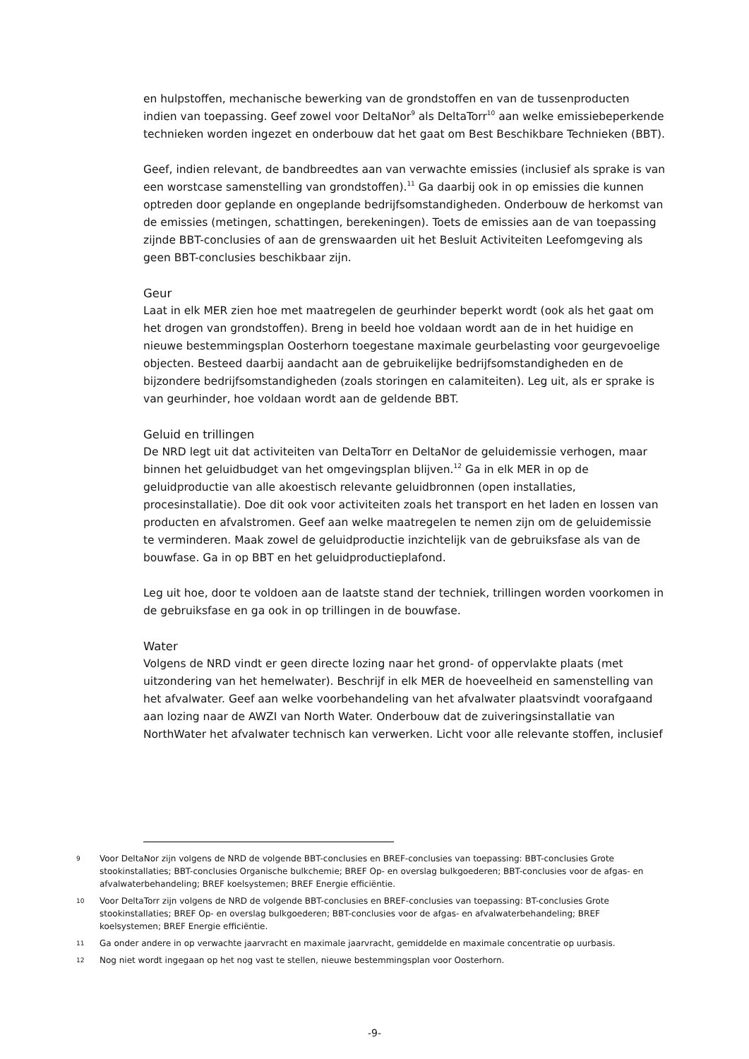en hulpstoffen, mechanische bewerking van de grondstoffen en van de tussenproducten indien van toepassing. Geef zowel voor DeltaNor<sup>9</sup> als DeltaTorr<sup>10</sup> aan welke emissiebeperkende technieken worden ingezet en onderbouw dat het gaat om Best Beschikbare Technieken (BBT).
Geef, indien relevant, de bandbreedtes aan van verwachte emissies (inclusief als sprake is van een worstcase samenstelling van grondstoffen).<sup>11</sup> Ga daarbij ook in op emissies die kunnen optreden door geplande en ongeplande bedrijfsomstandigheden. Onderbouw de herkomst van de emissies (metingen, schattingen, berekeningen). Toets de emissies aan de van toepassing zijnde BBT-conclusies of aan de grenswaarden uit het Besluit Activiteiten Leefomgeving als geen BBT-conclusies beschikbaar zijn.
Geur
Laat in elk MER zien hoe met maatregelen de geurhinder beperkt wordt (ook als het gaat om het drogen van grondstoffen). Breng in beeld hoe voldaan wordt aan de in het huidige en nieuwe bestemmingsplan Oosterhorn toegestane maximale geurbelasting voor geurgevoelige objecten. Besteed daarbij aandacht aan de gebruikelijke bedrijfsomstandigheden en de bijzondere bedrijfsomstandigheden (zoals storingen en calamiteiten). Leg uit, als er sprake is van geurhinder, hoe voldaan wordt aan de geldende BBT.
Geluid en trillingen
De NRD legt uit dat activiteiten van DeltaTorr en DeltaNor de geluidemissie verhogen, maar binnen het geluidbudget van het omgevingsplan blijven.<sup>12</sup> Ga in elk MER in op de geluidproductie van alle akoestisch relevante geluidbronnen (open installaties, procesinstallatie). Doe dit ook voor activiteiten zoals het transport en het laden en lossen van producten en afvalstromen. Geef aan welke maatregelen te nemen zijn om de geluidemissie te verminderen. Maak zowel de geluidproductie inzichtelijk van de gebruiksfase als van de bouwfase. Ga in op BBT en het geluidproductieplafond.
Leg uit hoe, door te voldoen aan de laatste stand der techniek, trillingen worden voorkomen in de gebruiksfase en ga ook in op trillingen in de bouwfase.
Water
Volgens de NRD vindt er geen directe lozing naar het grond- of oppervlakte plaats (met uitzondering van het hemelwater). Beschrijf in elk MER de hoeveelheid en samenstelling van het afvalwater. Geef aan welke voorbehandeling van het afvalwater plaatsvindt voorafgaand aan lozing naar de AWZI van North Water. Onderbouw dat de zuiveringsinstallatie van NorthWater het afvalwater technisch kan verwerken. Licht voor alle relevante stoffen, inclusief
9 Voor DeltaNor zijn volgens de NRD de volgende BBT-conclusies en BREF-conclusies van toepassing: BBT-conclusies Grote stookinstallaties; BBT-conclusies Organische bulkchemie; BREF Op- en overslag bulkgoederen; BBT-conclusies voor de afgas- en afvalwaterbehandeling; BREF koelsystemen; BREF Energie efficiëntie.
10 Voor DeltaTorr zijn volgens de NRD de volgende BBT-conclusies en BREF-conclusies van toepassing: BT-conclusies Grote stookinstallaties; BREF Op- en overslag bulkgoederen; BBT-conclusies voor de afgas- en afvalwaterbehandeling; BREF koelsystemen; BREF Energie efficiëntie.
11 Ga onder andere in op verwachte jaarvracht en maximale jaarvracht, gemiddelde en maximale concentratie op uurbasis.
12 Nog niet wordt ingegaan op het nog vast te stellen, nieuwe bestemmingsplan voor Oosterhorn.
-9-